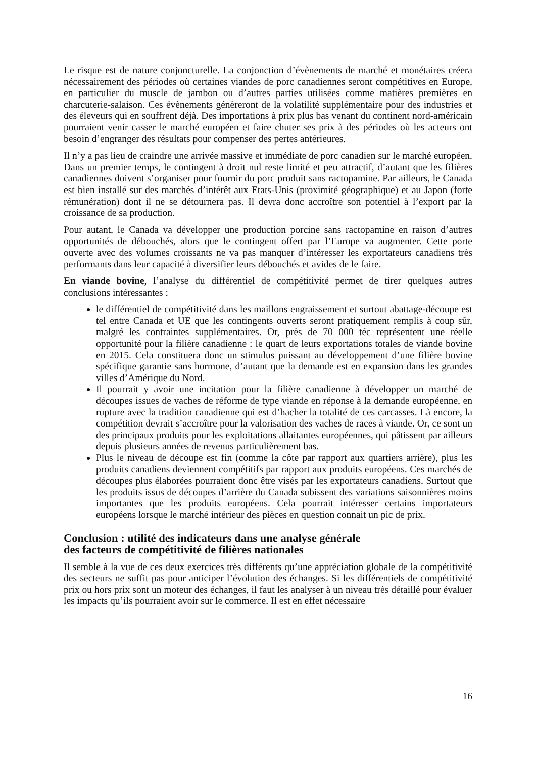Le risque est de nature conjoncturelle. La conjonction d’évènements de marché et monétaires créera nécessairement des périodes où certaines viandes de porc canadiennes seront compétitives en Europe, en particulier du muscle de jambon ou d’autres parties utilisées comme matières premières en charcuterie-salaison. Ces évènements génèreront de la volatilité supplémentaire pour des industries et des éleveurs qui en souffrent déjà. Des importations à prix plus bas venant du continent nord-américain pourraient venir casser le marché européen et faire chuter ses prix à des périodes où les acteurs ont besoin d’engranger des résultats pour compenser des pertes antérieures.
Il n’y a pas lieu de craindre une arrivée massive et immédiate de porc canadien sur le marché européen. Dans un premier temps, le contingent à droit nul reste limité et peu attractif, d’autant que les filières canadiennes doivent s’organiser pour fournir du porc produit sans ractopamine. Par ailleurs, le Canada est bien installé sur des marchés d’intérêt aux Etats-Unis (proximité géographique) et au Japon (forte rémunération) dont il ne se détournera pas. Il devra donc accroître son potentiel à l’export par la croissance de sa production.
Pour autant, le Canada va développer une production porcine sans ractopamine en raison d’autres opportunités de débouchés, alors que le contingent offert par l’Europe va augmenter. Cette porte ouverte avec des volumes croissants ne va pas manquer d’intéresser les exportateurs canadiens très performants dans leur capacité à diversifier leurs débouchés et avides de le faire.
En viande bovine, l’analyse du différentiel de compétitivité permet de tirer quelques autres conclusions intéressantes :
le différentiel de compétitivité dans les maillons engraissement et surtout abattage-découpe est tel entre Canada et UE que les contingents ouverts seront pratiquement remplis à coup sûr, malgré les contraintes supplémentaires. Or, près de 70 000 téc représentent une réelle opportunité pour la filière canadienne : le quart de leurs exportations totales de viande bovine en 2015. Cela constituera donc un stimulus puissant au développement d’une filière bovine spécifique garantie sans hormone, d’autant que la demande est en expansion dans les grandes villes d’Amérique du Nord.
Il pourrait y avoir une incitation pour la filière canadienne à développer un marché de découpes issues de vaches de réforme de type viande en réponse à la demande européenne, en rupture avec la tradition canadienne qui est d’hacher la totalité de ces carcasses. Là encore, la compétition devrait s’accroître pour la valorisation des vaches de races à viande. Or, ce sont un des principaux produits pour les exploitations allaitantes européennes, qui pâtissent par ailleurs depuis plusieurs années de revenus particulièrement bas.
Plus le niveau de découpe est fin (comme la côte par rapport aux quartiers arrière), plus les produits canadiens deviennent compétitifs par rapport aux produits européens. Ces marchés de découpes plus élaborées pourraient donc être visés par les exportateurs canadiens. Surtout que les produits issus de découpes d’arrière du Canada subissent des variations saisonnières moins importantes que les produits européens. Cela pourrait intéresser certains importateurs européens lorsque le marché intérieur des pièces en question connait un pic de prix.
Conclusion : utilité des indicateurs dans une analyse générale
des facteurs de compétitivité de filières nationales
Il semble à la vue de ces deux exercices très différents qu’une appréciation globale de la compétitivité des secteurs ne suffit pas pour anticiper l’évolution des échanges. Si les différentiels de compétitivité prix ou hors prix sont un moteur des échanges, il faut les analyser à un niveau très détaillé pour évaluer les impacts qu’ils pourraient avoir sur le commerce. Il est en effet nécessaire
16